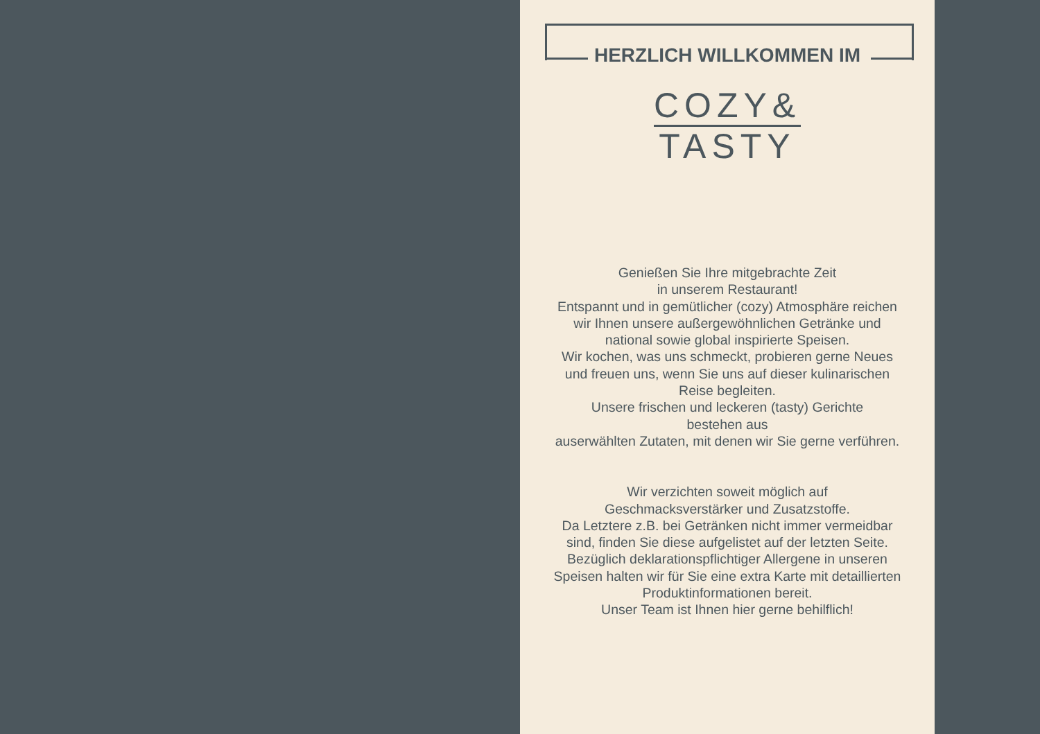HERZLICH WILLKOMMEN IM
COZY&
TASTY
Genießen Sie Ihre mitgebrachte Zeit
in unserem Restaurant!
Entspannt und in gemütlicher (cozy) Atmosphäre reichen
wir Ihnen unsere außergewöhnlichen Getränke und
national sowie global inspirierte Speisen.
Wir kochen, was uns schmeckt, probieren gerne Neues
und freuen uns, wenn Sie uns auf dieser kulinarischen
Reise begleiten.
Unsere frischen und leckeren (tasty) Gerichte
bestehen aus
auserwählten Zutaten, mit denen wir Sie gerne verführen.
Wir verzichten soweit möglich auf
Geschmacksverstärker und Zusatzstoffe.
Da Letztere z.B. bei Getränken nicht immer vermeidbar
sind, finden Sie diese aufgelistet auf der letzten Seite.
Bezüglich deklarationspflichtiger Allergene in unseren
Speisen halten wir für Sie eine extra Karte mit detaillierten
Produktinformationen bereit.
Unser Team ist Ihnen hier gerne behilflich!